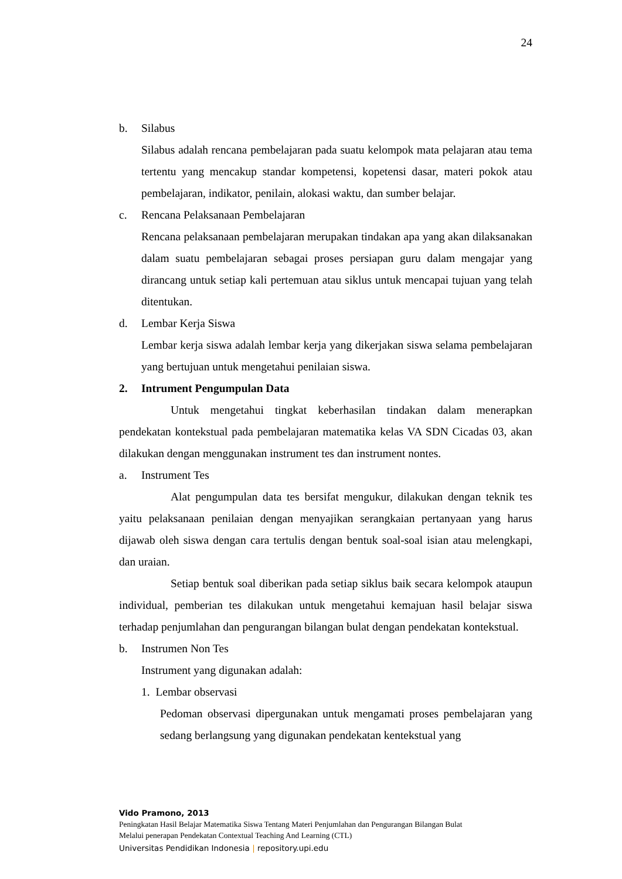24
b. Silabus
Silabus adalah rencana pembelajaran pada suatu kelompok mata pelajaran atau tema tertentu yang mencakup standar kompetensi, kopetensi dasar, materi pokok atau pembelajaran, indikator, penilain, alokasi waktu, dan sumber belajar.
c. Rencana Pelaksanaan Pembelajaran
Rencana pelaksanaan pembelajaran merupakan tindakan apa yang akan dilaksanakan dalam suatu pembelajaran sebagai proses persiapan guru dalam mengajar yang dirancang untuk setiap kali pertemuan atau siklus untuk mencapai tujuan yang telah ditentukan.
d. Lembar Kerja Siswa
Lembar kerja siswa adalah lembar kerja yang dikerjakan siswa selama pembelajaran yang bertujuan untuk mengetahui penilaian siswa.
2. Intrument Pengumpulan Data
Untuk mengetahui tingkat keberhasilan tindakan dalam menerapkan pendekatan kontekstual pada pembelajaran matematika kelas VA SDN Cicadas 03, akan dilakukan dengan menggunakan instrument tes dan instrument nontes.
a. Instrument Tes
Alat pengumpulan data tes bersifat mengukur, dilakukan dengan teknik tes yaitu pelaksanaan penilaian dengan menyajikan serangkaian pertanyaan yang harus dijawab oleh siswa dengan cara tertulis dengan bentuk soal-soal isian atau melengkapi, dan uraian.
Setiap bentuk soal diberikan pada setiap siklus baik secara kelompok ataupun individual, pemberian tes dilakukan untuk mengetahui kemajuan hasil belajar siswa terhadap penjumlahan dan pengurangan bilangan bulat dengan pendekatan kontekstual.
b. Instrumen Non Tes
Instrument yang digunakan adalah:
1. Lembar observasi
Pedoman observasi dipergunakan untuk mengamati proses pembelajaran yang sedang berlangsung yang digunakan pendekatan kentekstual yang
Vido Pramono, 2013
Peningkatan Hasil Belajar Matematika Siswa Tentang Materi Penjumlahan dan Pengurangan Bilangan Bulat
Melalui penerapan Pendekatan Contextual Teaching And Learning (CTL)
Universitas Pendidikan Indonesia | repository.upi.edu